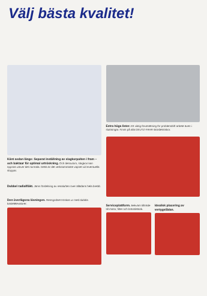Välj bästa kvalitet!
Känt sedan länge: Separat inställning av slagkorpalten i fram – och baktaar för optimal urtröskning. Och dessutom, slagkon kan öppnas utöver det normala. Detta är det verksammaste vapnet vid eventuella stoppar.
Dubbel radialfläkt. Jämn fördelning av renaluften över ällädans hela bredd.
Den överlägsna lösningen. Rensgodset tröskas ur med dubbla kastelelevatorer.
Extra höga lister. Ett viktig förutsättning för problemdrift arbete även i sluttningar. Finns på alla DEUTZ-FAHR skördetröskor.
Serviceplattform. Bekväm tillträde till motor, filter och bränsletank.
Idealisk placering av vertygslådan.